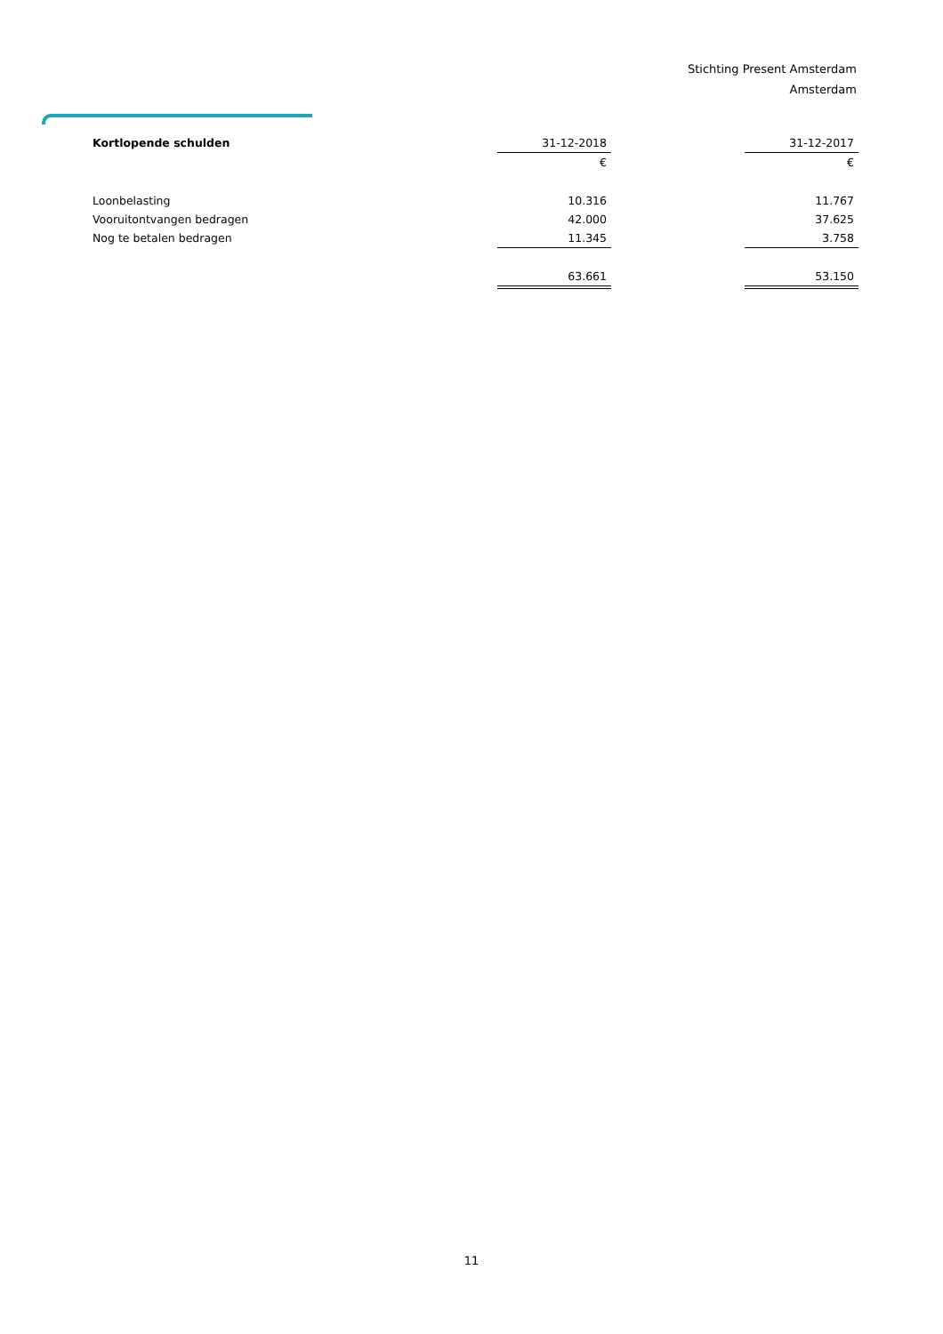Stichting Present Amsterdam
Amsterdam
| Kortlopende schulden | 31-12-2018 | | 31-12-2017 |
| | € | | € |
| Loonbelasting | 10.316 | | 11.767 |
| Vooruitontvangen bedragen | 42.000 | | 37.625 |
| Nog te betalen bedragen | 11.345 | | 3.758 |
| | 63.661 | | 53.150 |
11